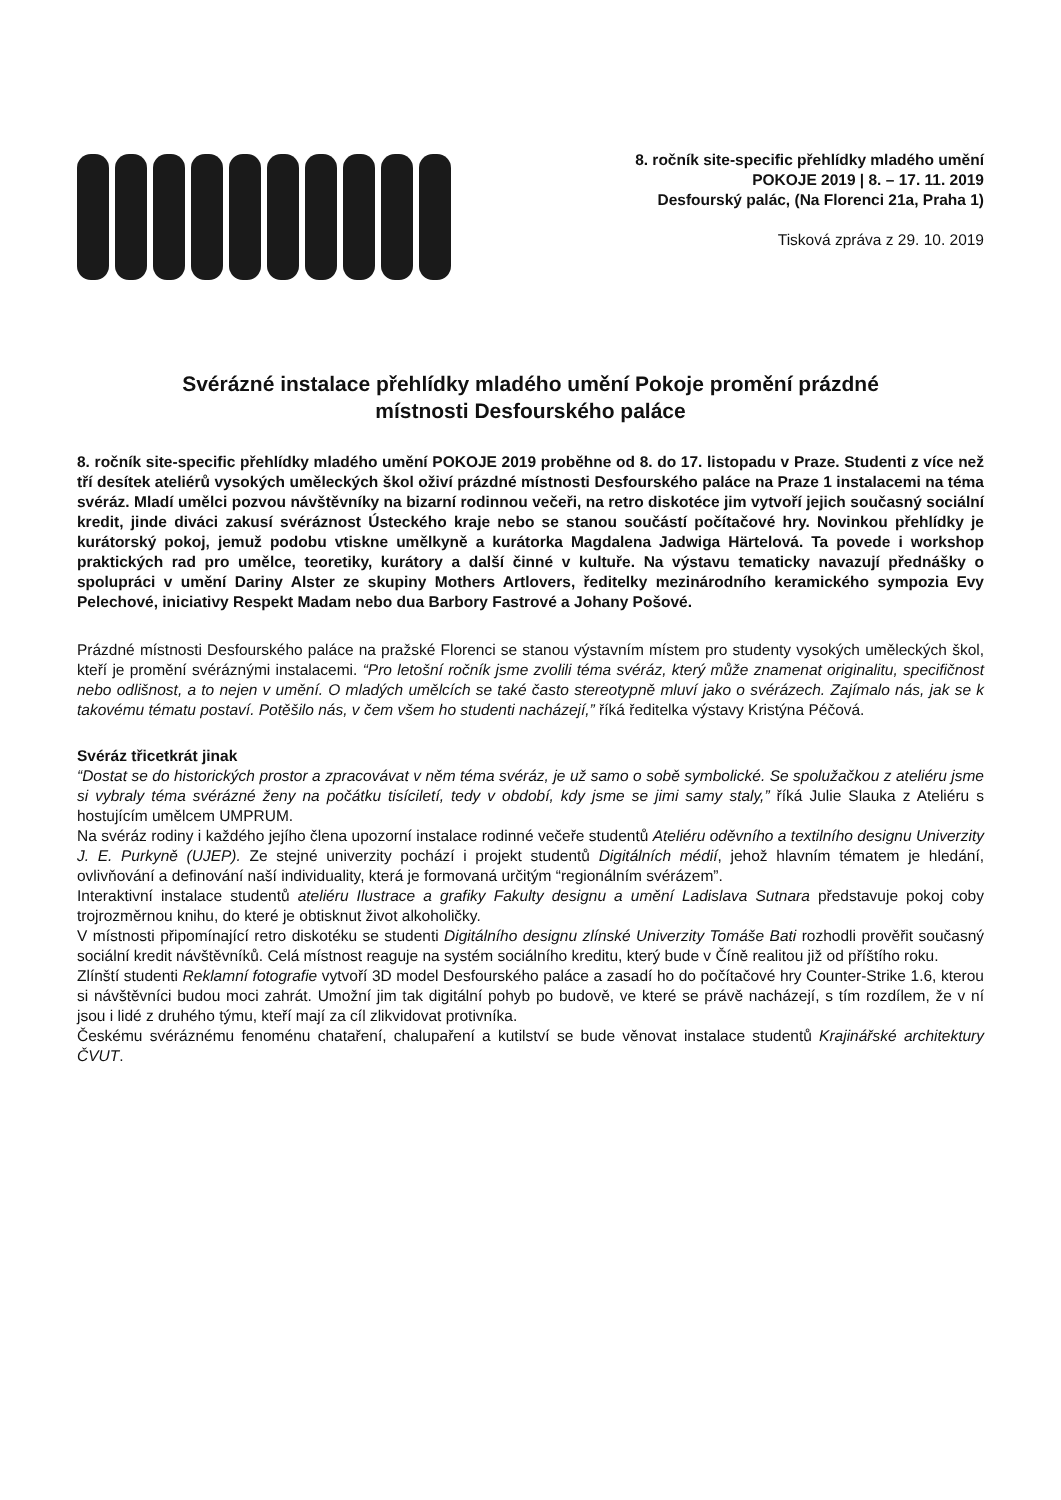8. ročník site-specific přehlídky mladého umění
POKOJE 2019 | 8. – 17. 11. 2019
Desfourský palác, (Na Florenci 21a, Praha 1)
Tisková zpráva z 29. 10. 2019
Svérázné instalace přehlídky mladého umění Pokoje promění prázdné
místnosti Desfourského paláce
8. ročník site-specific přehlídky mladého umění POKOJE 2019 proběhne od 8. do 17. listopadu v Praze. Studenti z více než tří desítek ateliérů vysokých uměleckých škol oživí prázdné místnosti Desfourského paláce na Praze 1 instalacemi na téma svéráz. Mladí umělci pozvou návštěvníky na bizarní rodinnou večeři, na retro diskotéce jim vytvoří jejich současný sociální kredit, jinde diváci zakusí svéráznost Ústeckého kraje nebo se stanou součástí počítačové hry. Novinkou přehlídky je kurátorský pokoj, jemuž podobu vtiskne umělkyně a kurátorka Magdalena Jadwiga Härtelová. Ta povede i workshop praktických rad pro umělce, teoretiky, kurátory a další činné v kultuře. Na výstavu tematicky navazují přednášky o spolupráci v umění Dariny Alster ze skupiny Mothers Artlovers, ředitelky mezinárodního keramického sympozia Evy Pelechové, iniciativy Respekt Madam nebo dua Barbory Fastrové a Johany Pošové.
Prázdné místnosti Desfourského paláce na pražské Florenci se stanou výstavním místem pro studenty vysokých uměleckých škol, kteří je promění svéráznými instalacemi. “Pro letošní ročník jsme zvolili téma svéráz, který může znamenat originalitu, specifičnost nebo odlišnost, a to nejen v umění. O mladých umělcích se také často stereotypně mluví jako o svérázech. Zajímalo nás, jak se k takovému tématu postaví. Potěšilo nás, v čem všem ho studenti nacházejí,” říká ředitelka výstavy Kristýna Péčová.
Svéráz třicetkrát jinak
“Dostat se do historických prostor a zpracovávat v něm téma svéráz, je už samo o sobě symbolické. Se spolužačkou z ateliéru jsme si vybraly téma svérázné ženy na počátku tisíciletí, tedy v období, kdy jsme se jimi samy staly,” říká Julie Slauka z Ateliéru s hostujícím umělcem UMPRUM.
Na svéráz rodiny i každého jejího člena upozorní instalace rodinné večeře studentů Ateliéru oděvního a textilního designu Univerzity J. E. Purkyně (UJEP). Ze stejné univerzity pochází i projekt studentů Digitálních médií, jehož hlavním tématem je hledání, ovlivňování a definování naší individuality, která je formovaná určitým “regionálním svérázem”.
Interaktivní instalace studentů ateliéru Ilustrace a grafiky Fakulty designu a umění Ladislava Sutnara představuje pokoj coby trojrozměrnou knihu, do které je obtisknut život alkoholičky.
V místnosti připomínající retro diskotéku se studenti Digitálního designu zlínské Univerzity Tomáše Bati rozhodli prověřit současný sociální kredit návštěvníků. Celá místnost reaguje na systém sociálního kreditu, který bude v Číně realitou již od příštího roku.
Zlínští studenti Reklamní fotografie vytvoří 3D model Desfourského paláce a zasadí ho do počítačové hry Counter-Strike 1.6, kterou si návštěvníci budou moci zahrát. Umožní jim tak digitální pohyb po budově, ve které se právě nacházejí, s tím rozdílem, že v ní jsou i lidé z druhého týmu, kteří mají za cíl zlikvidovat protivníka.
Českému svéráznému fenoménu chataření, chalupaření a kutilství se bude věnovat instalace studentů Krajinářské architektury ČVUT.